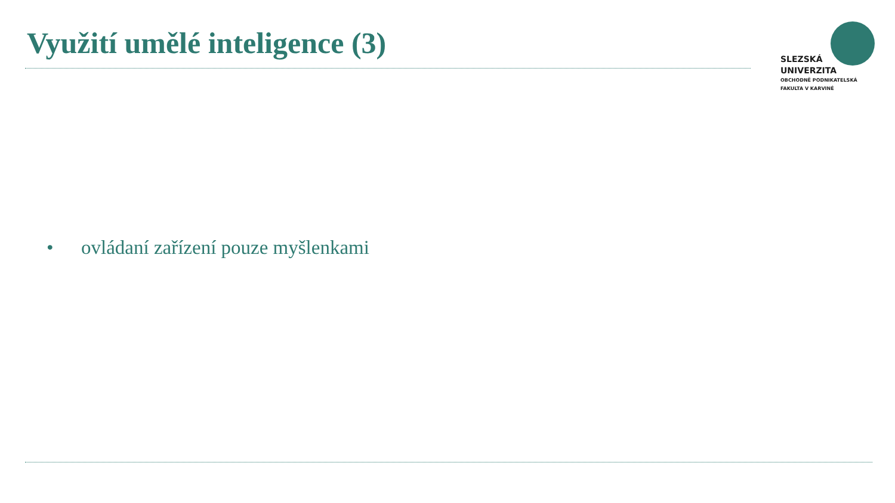Využití umělé inteligence (3)
SLEZSKÁ
UNIVERZITA
OBCHODNĚ PODNIKATELSKÁ
FAKULTA V KARVINÉ
• ovládaní zařízení pouze myšlenkami